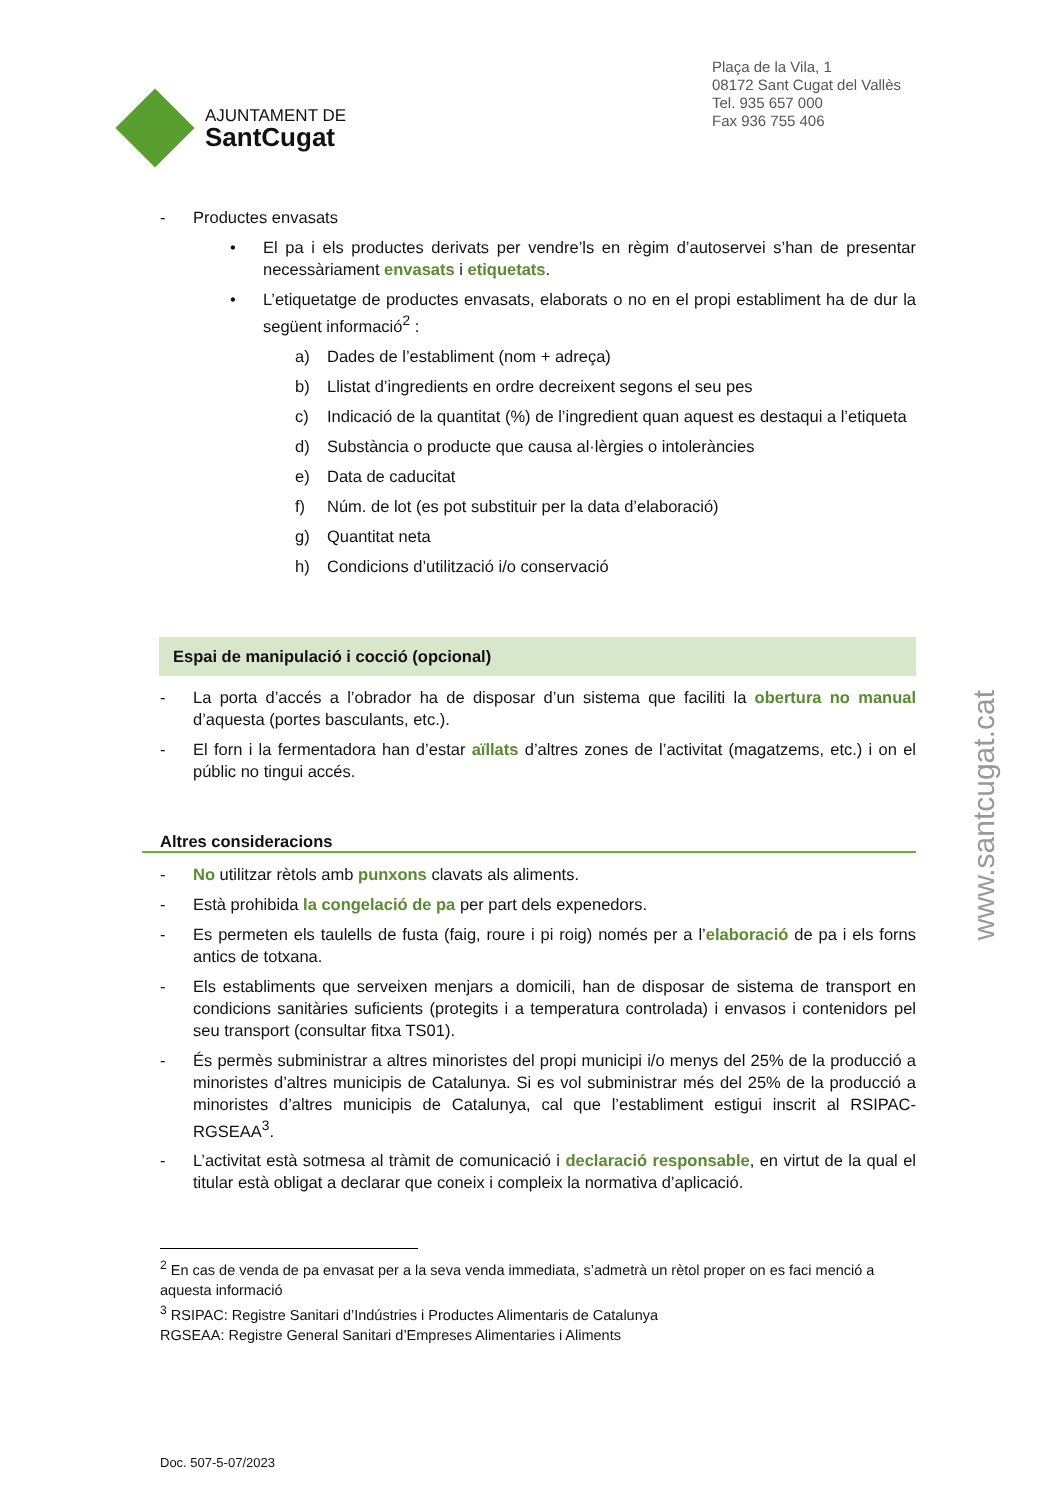AJUNTAMENT DE
SantCugat
Plaça de la Vila, 1
08172 Sant Cugat del Vallès
Tel. 935 657 000
Fax 936 755 406
- Productes envasats
• El pa i els productes derivats per vendre’ls en règim d’autoservei s’han de presentar necessàriament envasats i etiquetats.
• L’etiquetatge de productes envasats, elaborats o no en el propi establiment ha de dur la següent informació<sup>2</sup> :
a) Dades de l’establiment (nom + adreça)
b) Llistat d’ingredients en ordre decreixent segons el seu pes
c) Indicació de la quantitat (%) de l’ingredient quan aquest es destaqui a l’etiqueta
d) Substància o producte que causa al·lèrgies o intoleràncies
e) Data de caducitat
f) Núm. de lot (es pot substituir per la data d’elaboració)
g) Quantitat neta
h) Condicions d’utilització i/o conservació
Espai de manipulació i cocció (opcional)
- La porta d’accés a l’obrador ha de disposar d’un sistema que faciliti la obertura no manual d’aquesta (portes basculants, etc.).
- El forn i la fermentadora han d’estar aïllats d’altres zones de l’activitat (magatzems, etc.) i on el públic no tingui accés.
Altres consideracions
- No utilitzar rètols amb punxons clavats als aliments.
- Està prohibida la congelació de pa per part dels expenedors.
- Es permeten els taulells de fusta (faig, roure i pi roig) només per a l’elaboració de pa i els forns antics de totxana.
- Els establiments que serveixen menjars a domicili, han de disposar de sistema de transport en condicions sanitàries suficients (protegits i a temperatura controlada) i envasos i contenidors pel seu transport (consultar fitxa TS01).
- És permès subministrar a altres minoristes del propi municipi i/o menys del 25% de la producció a minoristes d’altres municipis de Catalunya. Si es vol subministrar més del 25% de la producció a minoristes d’altres municipis de Catalunya, cal que l’establiment estigui inscrit al RSIPAC-RGSEAA<sup>3</sup>.
- L’activitat està sotmesa al tràmit de comunicació i declaració responsable, en virtut de la qual el titular està obligat a declarar que coneix i compleix la normativa d’aplicació.
<sup>2</sup> En cas de venda de pa envasat per a la seva venda immediata, s’admetrà un rètol proper on es faci menció a aquesta informació
<sup>3</sup> RSIPAC: Registre Sanitari d’Indústries i Productes Alimentaris de Catalunya
RGSEAA: Registre General Sanitari d’Empreses Alimentaries i Aliments
www.santcugat.cat
Doc. 507-5-07/2023